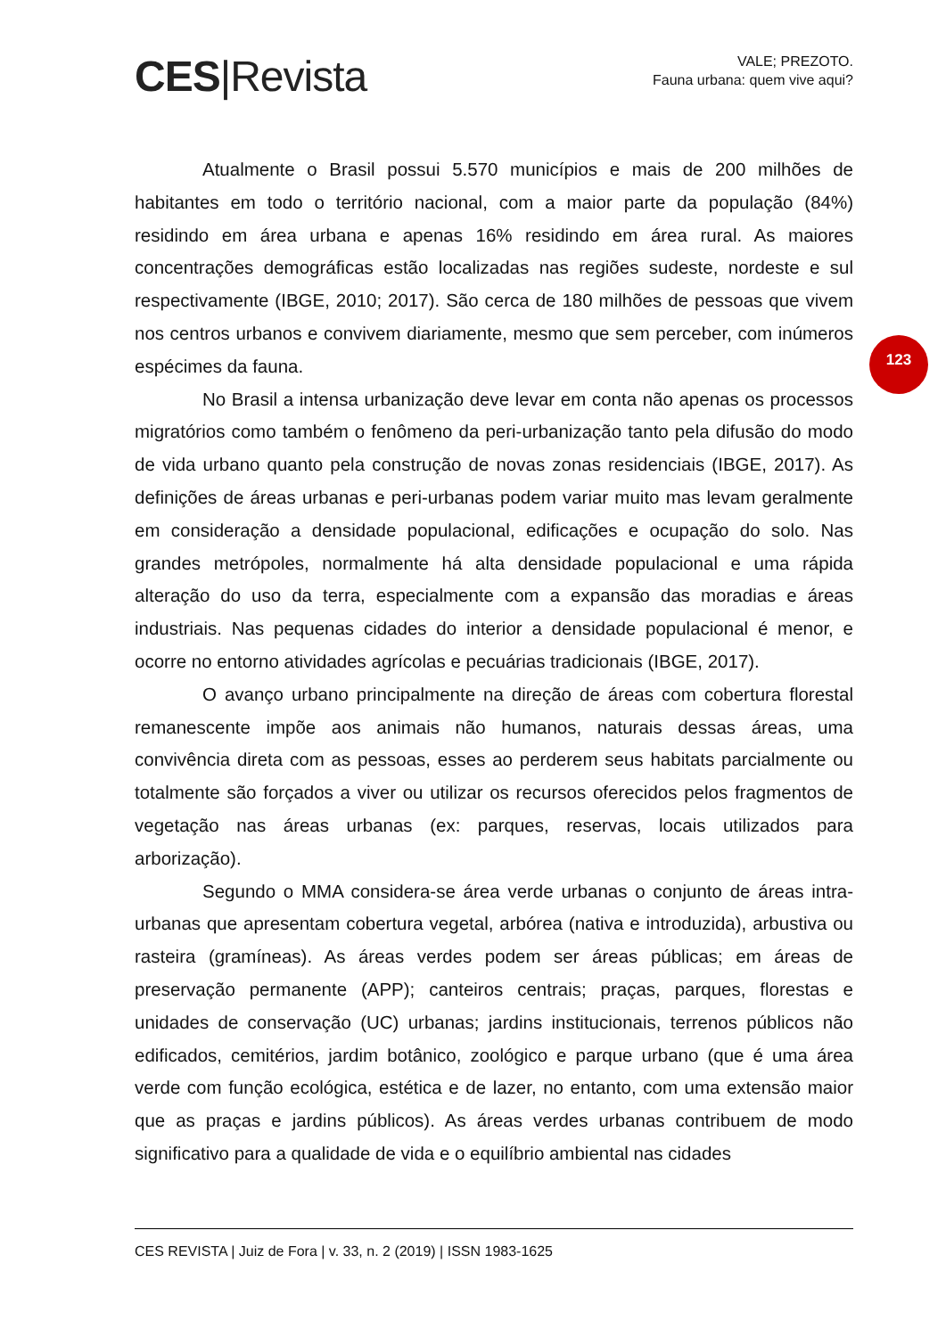CES|Revista
VALE; PREZOTO.
Fauna urbana: quem vive aqui?
Atualmente o Brasil possui 5.570 municípios e mais de 200 milhões de habitantes em todo o território nacional, com a maior parte da população (84%) residindo em área urbana e apenas 16% residindo em área rural. As maiores concentrações demográficas estão localizadas nas regiões sudeste, nordeste e sul respectivamente (IBGE, 2010; 2017). São cerca de 180 milhões de pessoas que vivem nos centros urbanos e convivem diariamente, mesmo que sem perceber, com inúmeros espécimes da fauna.
No Brasil a intensa urbanização deve levar em conta não apenas os processos migratórios como também o fenômeno da peri-urbanização tanto pela difusão do modo de vida urbano quanto pela construção de novas zonas residenciais (IBGE, 2017). As definições de áreas urbanas e peri-urbanas podem variar muito mas levam geralmente em consideração a densidade populacional, edificações e ocupação do solo. Nas grandes metrópoles, normalmente há alta densidade populacional e uma rápida alteração do uso da terra, especialmente com a expansão das moradias e áreas industriais. Nas pequenas cidades do interior a densidade populacional é menor, e ocorre no entorno atividades agrícolas e pecuárias tradicionais (IBGE, 2017).
O avanço urbano principalmente na direção de áreas com cobertura florestal remanescente impõe aos animais não humanos, naturais dessas áreas, uma convivência direta com as pessoas, esses ao perderem seus habitats parcialmente ou totalmente são forçados a viver ou utilizar os recursos oferecidos pelos fragmentos de vegetação nas áreas urbanas (ex: parques, reservas, locais utilizados para arborização).
Segundo o MMA considera-se área verde urbanas o conjunto de áreas intra-urbanas que apresentam cobertura vegetal, arbórea (nativa e introduzida), arbustiva ou rasteira (gramíneas). As áreas verdes podem ser áreas públicas; em áreas de preservação permanente (APP); canteiros centrais; praças, parques, florestas e unidades de conservação (UC) urbanas; jardins institucionais, terrenos públicos não edificados, cemitérios, jardim botânico, zoológico e parque urbano (que é uma área verde com função ecológica, estética e de lazer, no entanto, com uma extensão maior que as praças e jardins públicos). As áreas verdes urbanas contribuem de modo significativo para a qualidade de vida e o equilíbrio ambiental nas cidades
123
CES REVISTA | Juiz de Fora | v. 33, n. 2 (2019) | ISSN 1983-1625